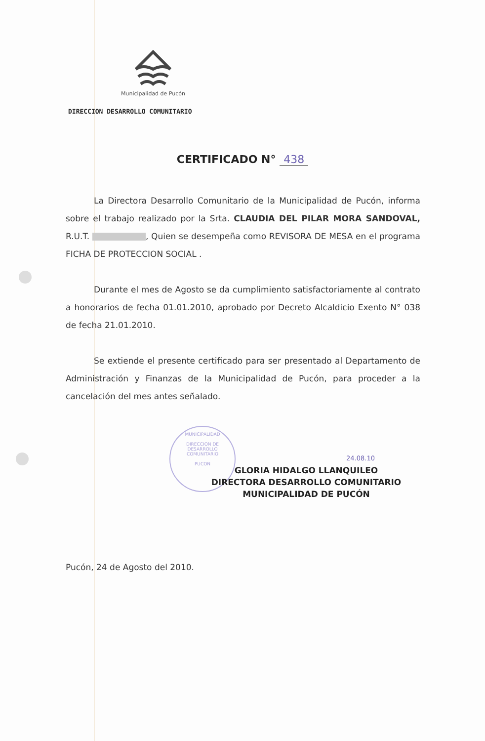Municipalidad de Pucón
DIRECCION DESARROLLO COMUNITARIO
CERTIFICADO N° 438
MUNICIPALIDAD
DIRECCION DE
DESARROLLO
COMUNITARIO
PUCON
La Directora Desarrollo Comunitario de la Municipalidad de Pucón, informa sobre el trabajo realizado por la Srta. CLAUDIA DEL PILAR MORA SANDOVAL, R.U.T. , Quien se desempeña como REVISORA DE MESA en el programa FICHA DE PROTECCION SOCIAL .
Durante el mes de Agosto se da cumplimiento satisfactoriamente al contrato a honorarios de fecha 01.01.2010, aprobado por Decreto Alcaldicio Exento N° 038 de fecha 21.01.2010.
Se extiende el presente certificado para ser presentado al Departamento de Administración y Finanzas de la Municipalidad de Pucón, para proceder a la cancelación del mes antes señalado.
24.08.10
GLORIA HIDALGO LLANQUILEO
DIRECTORA DESARROLLO COMUNITARIO
MUNICIPALIDAD DE PUCÓN
Pucón, 24 de Agosto del 2010.